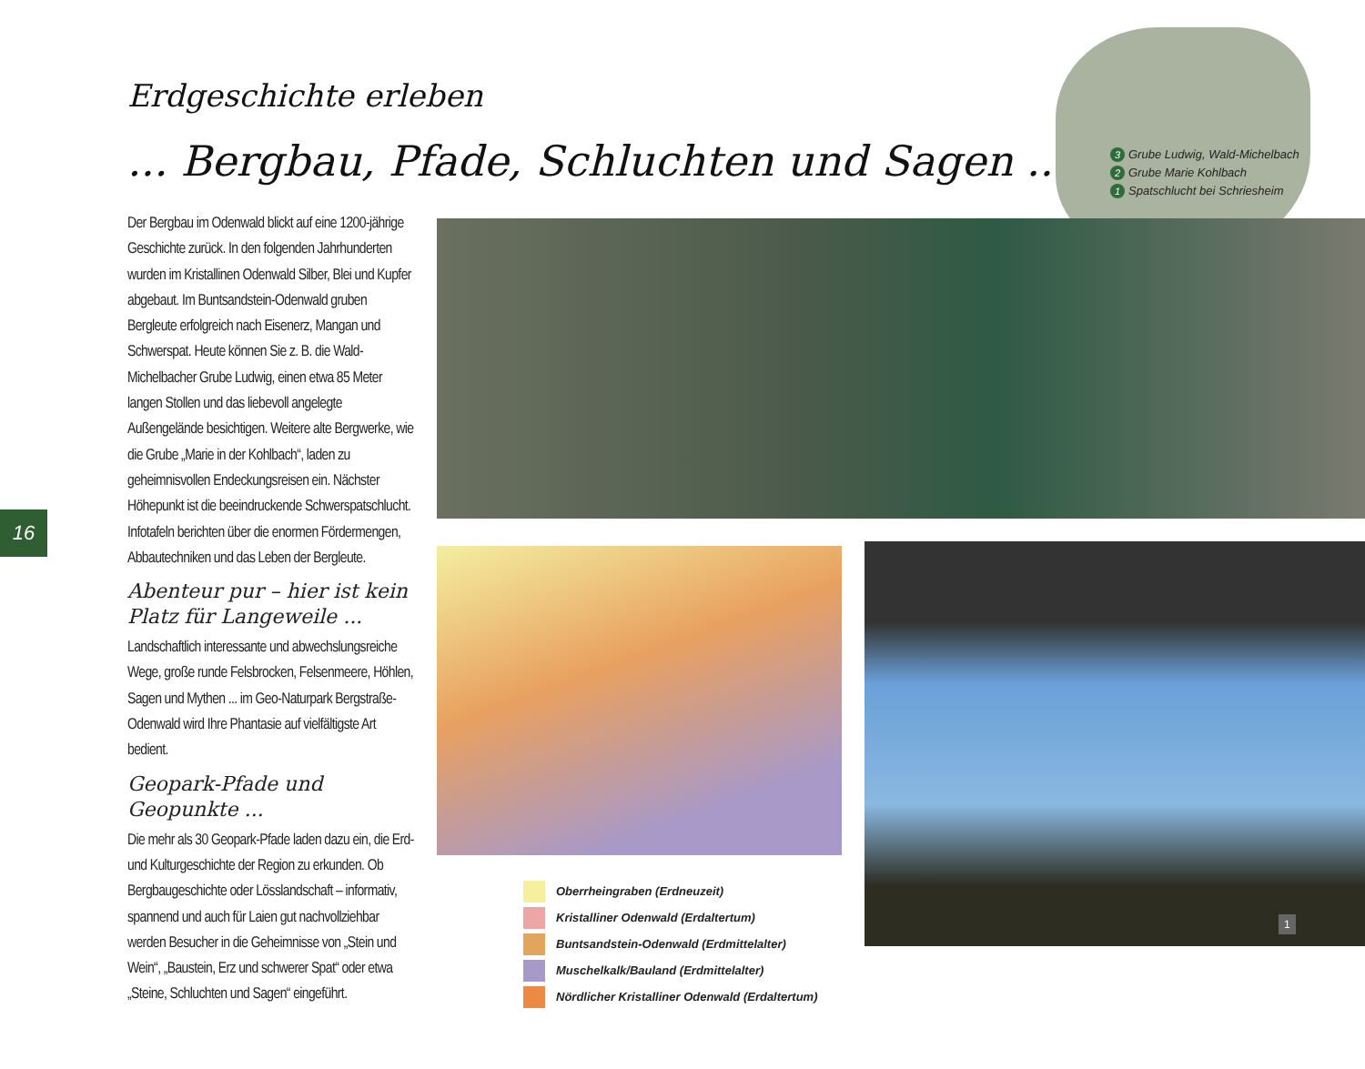Erdgeschichte erleben
... Bergbau, Pfade, Schluchten und Sagen ...
3 Grube Ludwig, Wald-Michelbach
2 Grube Marie Kohlbach
1 Spatschlucht bei Schriesheim
Der Bergbau im Odenwald blickt auf eine 1200-jährige Geschichte zurück. In den folgenden Jahrhunderten wurden im Kristallinen Odenwald Silber, Blei und Kupfer abgebaut. Im Buntsandstein-Odenwald gruben Bergleute erfolgreich nach Eisenerz, Mangan und Schwerspat. Heute können Sie z. B. die Wald-Michelbacher Grube Ludwig, einen etwa 85 Meter langen Stollen und das liebevoll angelegte Außengelände besichtigen. Weitere alte Bergwerke, wie die Grube „Marie in der Kohlbach“, laden zu geheimnisvollen Endeckungsreisen ein. Nächster Höhepunkt ist die beeindruckende Schwerspatschlucht. Infotafeln berichten über die enormen Fördermengen, Abbautechniken und das Leben der Bergleute.
Abenteur pur – hier ist kein Platz für Langeweile ...
Landschaftlich interessante und abwechslungsreiche Wege, große runde Felsbrocken, Felsenmeere, Höhlen, Sagen und Mythen ... im Geo-Naturpark Bergstraße-Odenwald wird Ihre Phantasie auf vielfältigste Art bedient.
Geopark-Pfade und Geopunkte ...
Die mehr als 30 Geopark-Pfade laden dazu ein, die Erd- und Kulturgeschichte der Region zu erkunden. Ob Bergbaugeschichte oder Lösslandschaft – informativ, spannend und auch für Laien gut nachvollziehbar werden Besucher in die Geheimnisse von „Stein und Wein“, „Baustein, Erz und schwerer Spat“ oder etwa „Steine, Schluchten und Sagen“ eingeführt.
16
1
Oberrheingraben (Erdneuzeit)
Kristalliner Odenwald (Erdaltertum)
Buntsandstein-Odenwald (Erdmittelalter)
Muschelkalk/Bauland (Erdmittelalter)
Nördlicher Kristalliner Odenwald (Erdaltertum)